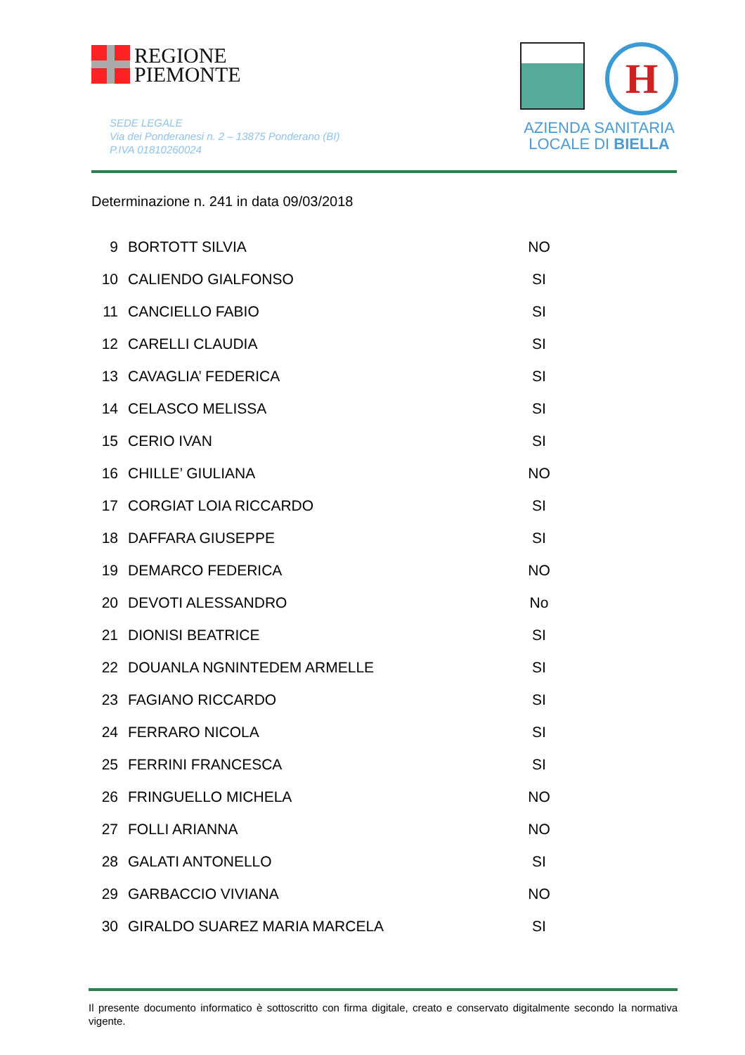REGIONE
PIEMONTE
SEDE LEGALE
Via dei Ponderanesi n. 2 – 13875 Ponderano (BI)
P.IVA 01810260024
H
AZIENDA SANITARIA
LOCALE DI BIELLA
Determinazione n. 241 in data 09/03/2018
| 9 | BORTOTT SILVIA | NO |
| 10 | CALIENDO GIALFONSO | SI |
| 11 | CANCIELLO FABIO | SI |
| 12 | CARELLI CLAUDIA | SI |
| 13 | CAVAGLIA’ FEDERICA | SI |
| 14 | CELASCO MELISSA | SI |
| 15 | CERIO IVAN | SI |
| 16 | CHILLE’ GIULIANA | NO |
| 17 | CORGIAT LOIA RICCARDO | SI |
| 18 | DAFFARA GIUSEPPE | SI |
| 19 | DEMARCO FEDERICA | NO |
| 20 | DEVOTI ALESSANDRO | No |
| 21 | DIONISI BEATRICE | SI |
| 22 | DOUANLA NGNINTEDEM ARMELLE | SI |
| 23 | FAGIANO RICCARDO | SI |
| 24 | FERRARO NICOLA | SI |
| 25 | FERRINI FRANCESCA | SI |
| 26 | FRINGUELLO MICHELA | NO |
| 27 | FOLLI ARIANNA | NO |
| 28 | GALATI ANTONELLO | SI |
| 29 | GARBACCIO VIVIANA | NO |
| 30 | GIRALDO SUAREZ MARIA MARCELA | SI |
Il presente documento informatico è sottoscritto con firma digitale, creato e conservato digitalmente secondo la normativa vigente.